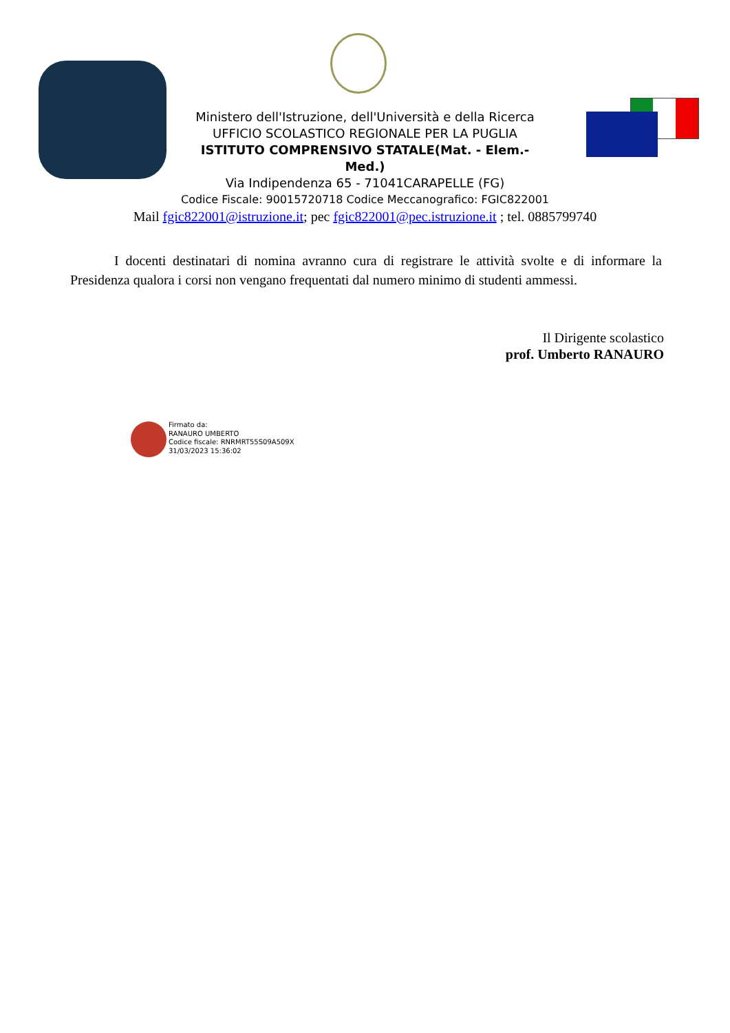Ministero dell'Istruzione, dell'Università e della Ricerca
UFFICIO SCOLASTICO REGIONALE PER LA PUGLIA
ISTITUTO COMPRENSIVO STATALE(Mat. - Elem.- Med.)
Via Indipendenza 65 - 71041CARAPELLE (FG)
Codice Fiscale: 90015720718 Codice Meccanografico: FGIC822001
Mail fgic822001@istruzione.it; pec fgic822001@pec.istruzione.it ; tel. 0885799740
I docenti destinatari di nomina avranno cura di registrare le attività svolte e di informare la Presidenza qualora i corsi non vengano frequentati dal numero minimo di studenti ammessi.
Il Dirigente scolastico
prof. Umberto RANAURO
Firmato da:
RANAURO UMBERTO
Codice fiscale: RNRMRT55S09A509X
31/03/2023 15:36:02